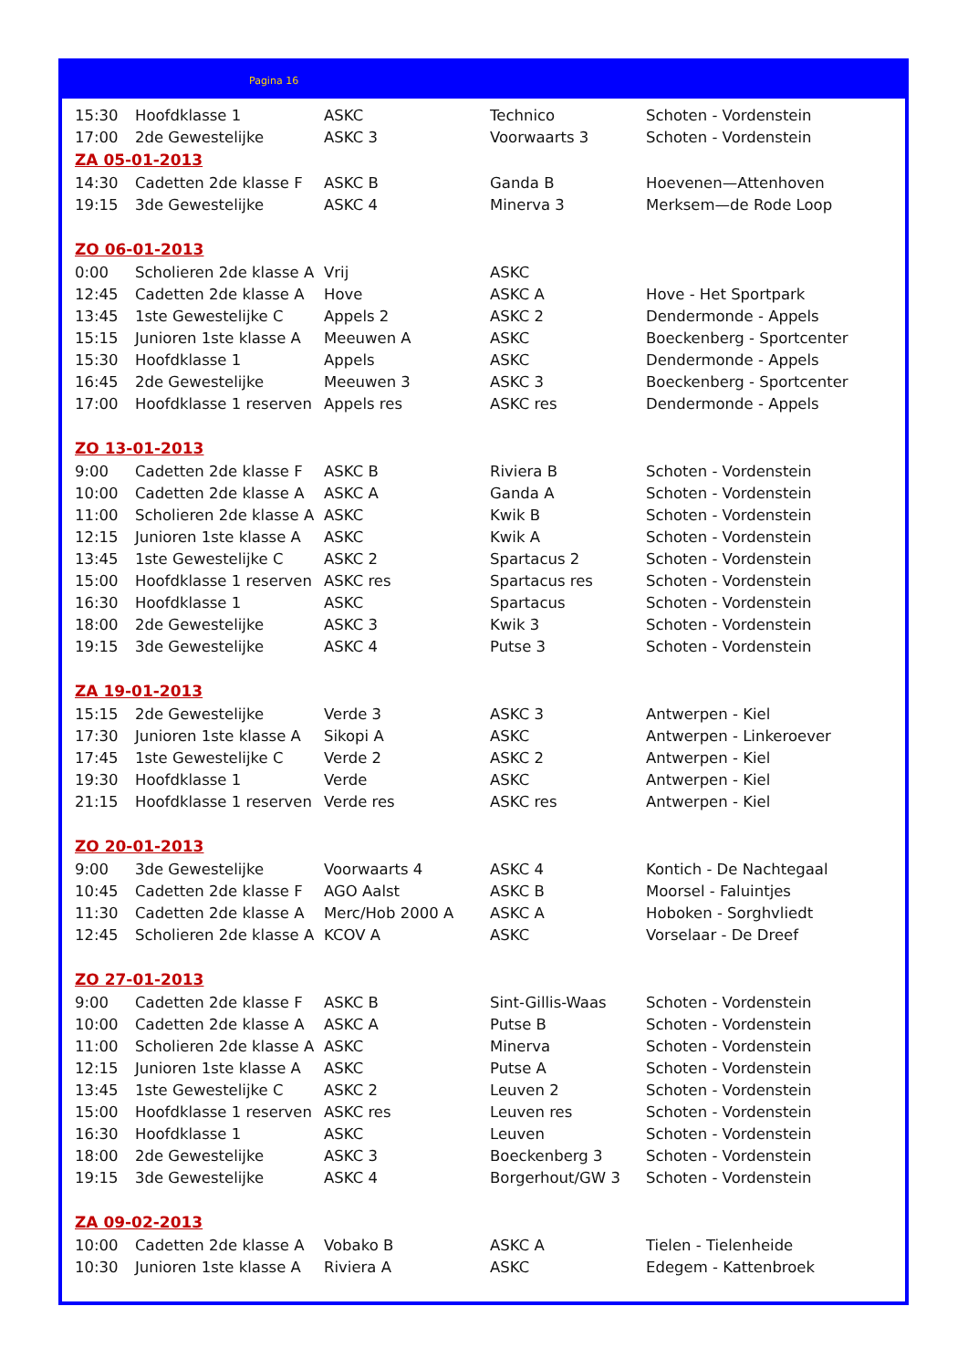Pagina 16
| 15:30 | Hoofdklasse 1 | ASKC | Technico | Schoten - Vordenstein |
| 17:00 | 2de Gewestelijke | ASKC 3 | Voorwaarts 3 | Schoten - Vordenstein |
| ZA 05-01-2013 | | | | |
| 14:30 | Cadetten 2de klasse F | ASKC B | Ganda B | Hoevenen—Attenhoven |
| 19:15 | 3de Gewestelijke | ASKC 4 | Minerva 3 | Merksem—de Rode Loop |
| ZO 06-01-2013 | | | | |
| 0:00 | Scholieren 2de klasse A | Vrij | ASKC | |
| 12:45 | Cadetten 2de klasse A | Hove | ASKC A | Hove - Het Sportpark |
| 13:45 | 1ste Gewestelijke C | Appels 2 | ASKC 2 | Dendermonde - Appels |
| 15:15 | Junioren 1ste klasse A | Meeuwen A | ASKC | Boeckenberg - Sportcenter |
| 15:30 | Hoofdklasse 1 | Appels | ASKC | Dendermonde - Appels |
| 16:45 | 2de Gewestelijke | Meeuwen 3 | ASKC 3 | Boeckenberg - Sportcenter |
| 17:00 | Hoofdklasse 1 reserven | Appels res | ASKC res | Dendermonde - Appels |
| ZO 13-01-2013 | | | | |
| 9:00 | Cadetten 2de klasse F | ASKC B | Riviera B | Schoten - Vordenstein |
| 10:00 | Cadetten 2de klasse A | ASKC A | Ganda A | Schoten - Vordenstein |
| 11:00 | Scholieren 2de klasse A | ASKC | Kwik B | Schoten - Vordenstein |
| 12:15 | Junioren 1ste klasse A | ASKC | Kwik A | Schoten - Vordenstein |
| 13:45 | 1ste Gewestelijke C | ASKC 2 | Spartacus 2 | Schoten - Vordenstein |
| 15:00 | Hoofdklasse 1 reserven | ASKC res | Spartacus res | Schoten - Vordenstein |
| 16:30 | Hoofdklasse 1 | ASKC | Spartacus | Schoten - Vordenstein |
| 18:00 | 2de Gewestelijke | ASKC 3 | Kwik 3 | Schoten - Vordenstein |
| 19:15 | 3de Gewestelijke | ASKC 4 | Putse 3 | Schoten - Vordenstein |
| ZA 19-01-2013 | | | | |
| 15:15 | 2de Gewestelijke | Verde 3 | ASKC 3 | Antwerpen - Kiel |
| 17:30 | Junioren 1ste klasse A | Sikopi A | ASKC | Antwerpen - Linkeroever |
| 17:45 | 1ste Gewestelijke C | Verde 2 | ASKC 2 | Antwerpen - Kiel |
| 19:30 | Hoofdklasse 1 | Verde | ASKC | Antwerpen - Kiel |
| 21:15 | Hoofdklasse 1 reserven | Verde res | ASKC res | Antwerpen - Kiel |
| ZO 20-01-2013 | | | | |
| 9:00 | 3de Gewestelijke | Voorwaarts 4 | ASKC 4 | Kontich - De Nachtegaal |
| 10:45 | Cadetten 2de klasse F | AGO Aalst | ASKC B | Moorsel - Faluintjes |
| 11:30 | Cadetten 2de klasse A | Merc/Hob 2000 A | ASKC A | Hoboken - Sorghvliedt |
| 12:45 | Scholieren 2de klasse A | KCOV A | ASKC | Vorselaar - De Dreef |
| ZO 27-01-2013 | | | | |
| 9:00 | Cadetten 2de klasse F | ASKC B | Sint-Gillis-Waas | Schoten - Vordenstein |
| 10:00 | Cadetten 2de klasse A | ASKC A | Putse B | Schoten - Vordenstein |
| 11:00 | Scholieren 2de klasse A | ASKC | Minerva | Schoten - Vordenstein |
| 12:15 | Junioren 1ste klasse A | ASKC | Putse A | Schoten - Vordenstein |
| 13:45 | 1ste Gewestelijke C | ASKC 2 | Leuven 2 | Schoten - Vordenstein |
| 15:00 | Hoofdklasse 1 reserven | ASKC res | Leuven res | Schoten - Vordenstein |
| 16:30 | Hoofdklasse 1 | ASKC | Leuven | Schoten - Vordenstein |
| 18:00 | 2de Gewestelijke | ASKC 3 | Boeckenberg 3 | Schoten - Vordenstein |
| 19:15 | 3de Gewestelijke | ASKC 4 | Borgerhout/GW 3 | Schoten - Vordenstein |
| ZA 09-02-2013 | | | | |
| 10:00 | Cadetten 2de klasse A | Vobako B | ASKC A | Tielen - Tielenheide |
| 10:30 | Junioren 1ste klasse A | Riviera A | ASKC | Edegem - Kattenbroek |